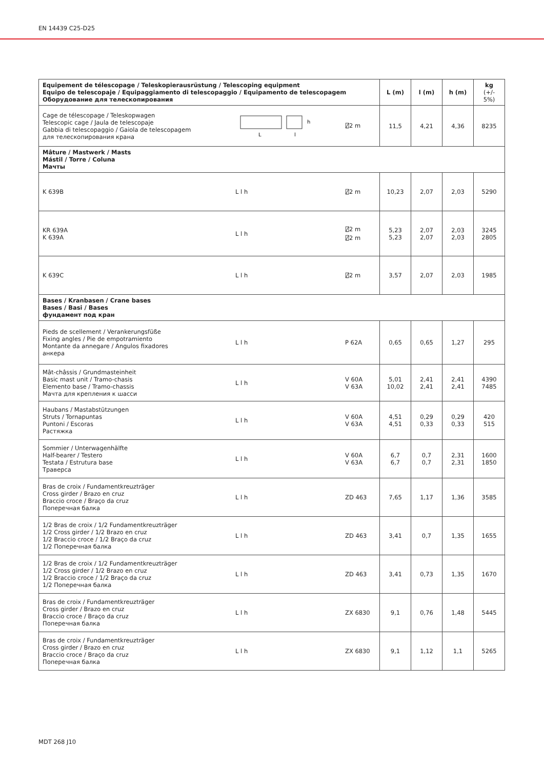EN 14439 C25-D25
| Equipement de télescopage / Teleskopierausrüstung / Telescoping equipment Equipo de telescopaje / Equipaggiamento di telescopaggio / Equipamento de telescopagem Оборудование для телескопирования | | | L (m) | l (m) | h (m) | kg (+/- 5%) |
| --- | --- | --- | --- | --- | --- | --- |
| Cage de télescopage / Teleskopwagen Telescopic cage / Jaula de telescopaje Gabbia di telescopaggio / Gaiola de telescopagem для телескопирования крана | L l h | ⍁2 m | 11,5 | 4,21 | 4,36 | 8235 |
| Mâture / Mastwerk / Masts Mástil / Torre / Coluna Мачты | | | | | | |
| K 639B | L l h | ⍁2 m | 10,23 | 2,07 | 2,03 | 5290 |
| KR 639A K 639A | L l h | ⍁2 m ⍁2 m | 5,23 5,23 | 2,07 2,07 | 2,03 2,03 | 3245 2805 |
| K 639C | L l h | ⍁2 m | 3,57 | 2,07 | 2,03 | 1985 |
| Bases / Kranbasen / Crane bases Bases / Basi / Bases фундамент под кран | | | | | | |
| Pieds de scellement / Verankerungsfüße Fixing angles / Pie de empotramiento Montante da annegare / Angulos fixadores анкера | L l h | P 62A | 0,65 | 0,65 | 1,27 | 295 |
| Mât-châssis / Grundmasteinheit Basic mast unit / Tramo-chasis Elemento base / Tramo-chassis Мачта для крепления к шасси | L l h | V 60A V 63A | 5,01 10,02 | 2,41 2,41 | 2,41 2,41 | 4390 7485 |
| Haubans / Mastabstützungen Struts / Tornapuntas Puntoni / Escoras Растяжка | L l h | V 60A V 63A | 4,51 4,51 | 0,29 0,33 | 0,29 0,33 | 420 515 |
| Sommier / Unterwagenhälfte Half-bearer / Testero Testata / Estrutura base Траверса | L l h | V 60A V 63A | 6,7 6,7 | 0,7 0,7 | 2,31 2,31 | 1600 1850 |
| Bras de croix / Fundamentkreuzträger Cross girder / Brazo en cruz Braccio croce / Braço da cruz Поперечная балка | L l h | ZD 463 | 7,65 | 1,17 | 1,36 | 3585 |
| 1/2 Bras de croix / 1/2 Fundamentkreuzträger 1/2 Cross girder / 1/2 Brazo en cruz 1/2 Braccio croce / 1/2 Braço da cruz 1/2 Поперечная балка | L l h | ZD 463 | 3,41 | 0,7 | 1,35 | 1655 |
| 1/2 Bras de croix / 1/2 Fundamentkreuzträger 1/2 Cross girder / 1/2 Brazo en cruz 1/2 Braccio croce / 1/2 Braço da cruz 1/2 Поперечная балка | L l h | ZD 463 | 3,41 | 0,73 | 1,35 | 1670 |
| Bras de croix / Fundamentkreuzträger Cross girder / Brazo en cruz Braccio croce / Braço da cruz Поперечная балка | L l h | ZX 6830 | 9,1 | 0,76 | 1,48 | 5445 |
| Bras de croix / Fundamentkreuzträger Cross girder / Brazo en cruz Braccio croce / Braço da cruz Поперечная балка | L l h | ZX 6830 | 9,1 | 1,12 | 1,1 | 5265 |
MDT 268 J10